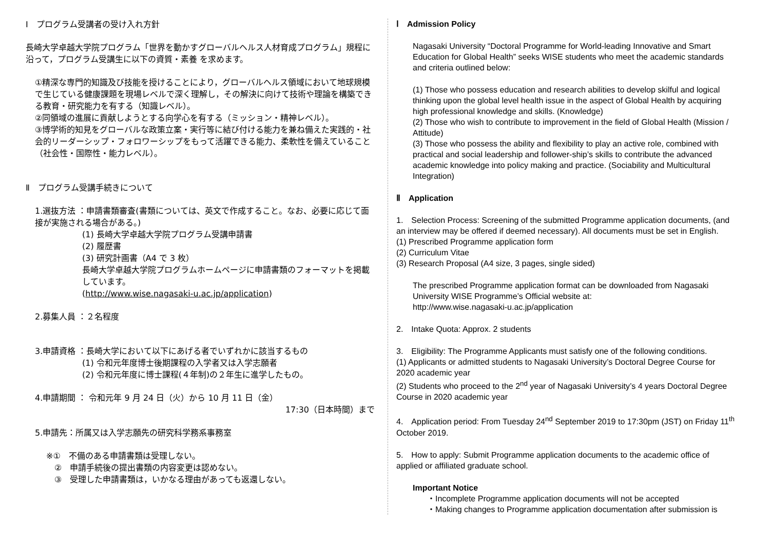Ⅰ　プログラム受講者の受け入れ方針
長崎大学卓越大学院プログラム「世界を動かすグローバルヘルス人材育成プログラム」規程に沿って，プログラム受講生に以下の資質・素養 を求めます。
①精深な専門的知識及び技能を授けることにより，グローバルヘルス領域において地球規模で生じている健康課題を現場レベルで深く理解し，その解決に向けて技術や理論を構築できる教育・研究能力を有する（知識レベル）。
②同領域の進展に貢献しようとする向学心を有する（ミッション・精神レベル）。
③博学術的知見をグローバルな政策立案・実行等に結び付ける能力を兼ね備えた実践的・社会的リーダーシップ・フォロワーシップをもって活躍できる能力、柔軟性を備えていること（社会性・国際性・能力レベル）。
Ⅱ　プログラム受講手続きについて
1.選抜方法 ：申請書類審査(書類については、英文で作成すること。なお、必要に応じて面接が実施される場合がある。)
(1) 長崎大学卓越大学院プログラム受講申請書
(2) 履歴書
(3) 研究計画書（A4 で 3 枚）
長崎大学卓越大学院プログラムホームページに申請書類のフォーマットを掲載しています。
(http://www.wise.nagasaki-u.ac.jp/application)
2.募集人員 ：２名程度
3.申請資格 ：長崎大学において以下にあげる者でいずれかに該当するもの
(1) 令和元年度博士後期課程の入学者又は入学志願者
(2) 令和元年度に博士課程(４年制)の２年生に進学したもの。
4.申請期間 ： 令和元年 9 月 24 日（火）から 10 月 11 日（金）
17:30（日本時間）まで
5.申請先：所属又は入学志願先の研究科学務系事務室
※①　不備のある申請書類は受理しない。
　②　申請手続後の提出書類の内容変更は認めない。
　③　受理した申請書類は，いかなる理由があっても返還しない。
Ⅰ　Admission Policy
Nagasaki University “Doctoral Programme for World-leading Innovative and Smart Education for Global Health” seeks WISE students who meet the academic standards and criteria outlined below:
(1) Those who possess education and research abilities to develop skilful and logical thinking upon the global level health issue in the aspect of Global Health by acquiring high professional knowledge and skills. (Knowledge)
(2) Those who wish to contribute to improvement in the field of Global Health (Mission / Attitude)
(3) Those who possess the ability and flexibility to play an active role, combined with practical and social leadership and follower-ship’s skills to contribute the advanced academic knowledge into policy making and practice. (Sociability and Multicultural Integration)
Ⅱ　Application
1.　Selection Process: Screening of the submitted Programme application documents, (and an interview may be offered if deemed necessary). All documents must be set in English.
(1) Prescribed Programme application form
(2) Curriculum Vitae
(3) Research Proposal (A4 size, 3 pages, single sided)
The prescribed Programme application format can be downloaded from Nagasaki University WISE Programme’s Official website at:
http://www.wise.nagasaki-u.ac.jp/application
2.　Intake Quota: Approx. 2 students
3.　Eligibility: The Programme Applicants must satisfy one of the following conditions.
(1) Applicants or admitted students to Nagasaki University’s Doctoral Degree Course for 2020 academic year
(2) Students who proceed to the 2<sup>nd</sup> year of Nagasaki University’s 4 years Doctoral Degree Course in 2020 academic year
4.　Application period: From Tuesday 24<sup>nd</sup> September 2019 to 17:30pm (JST) on Friday 11<sup>th</sup> October 2019.
5.　How to apply: Submit Programme application documents to the academic office of applied or affiliated graduate school.
Important Notice
・Incomplete Programme application documents will not be accepted
・Making changes to Programme application documentation after submission is